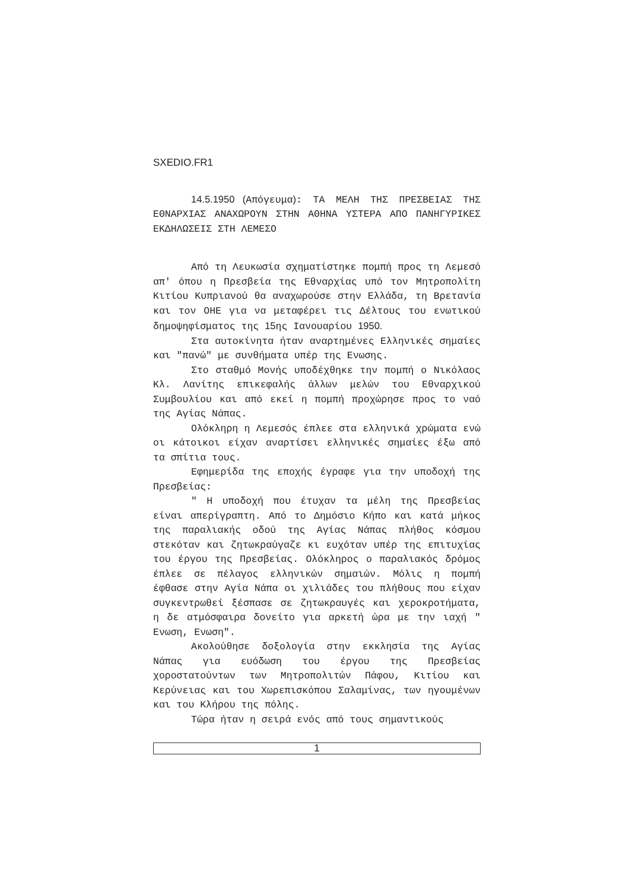SXEDIO.FR1
14.5.1950 (Απόγευμα): ΤΑ ΜΕΛΗ ΤΗΣ ΠΡΕΣΒΕΙΑΣ ΤΗΣ ΕΘΝΑΡΧΙΑΣ ΑΝΑΧΩΡΟΥΝ ΣΤΗΝ ΑΘΗΝΑ ΥΣΤΕΡΑ ΑΠΟ ΠΑΝΗΓΥΡΙΚΕΣ ΕΚΔΗΛΩΣΕΙΣ ΣΤΗ ΛΕΜΕΣΟ
Από τη Λευκωσία σχηματίστηκε πομπή προς τη Λεμεσό απ' όπου η Πρεσβεία της Εθναρχίας υπό τον Μητροπολίτη Κιτίου Κυπριανού θα αναχωρούσε στην Ελλάδα, τη Βρετανία και τον ΟΗΕ για να μεταφέρει τις Δέλτους του ενωτικού δημοψηφίσματος της 15ης Ιανουαρίου 1950.
Στα αυτοκίνητα ήταν αναρτημένες Ελληνικές σημαίες και "πανώ" με συνθήματα υπέρ της Ενωσης.
Στο σταθμό Μονής υποδέχθηκε την πομπή ο Νικόλαος Κλ. Λανίτης επικεφαλής άλλων μελών του Εθναρχικού Συμβουλίου και από εκεί η πομπή προχώρησε προς το ναό της Αγίας Νάπας.
Ολόκληρη η Λεμεσός έπλεε στα ελληνικά χρώματα ενώ οι κάτοικοι είχαν αναρτίσει ελληνικές σημαίες έξω από τα σπίτια τους.
Εφημερίδα της εποχής έγραφε για την υποδοχή της Πρεσβείας:
" Η υποδοχή που έτυχαν τα μέλη της Πρεσβείας είναι απερίγραπτη. Από το Δημόσιο Κήπο και κατά μήκος της παραλιακής οδού της Αγίας Νάπας πλήθος κόσμου στεκόταν και ζητωκραύγαζε κι ευχόταν υπέρ της επιτυχίας του έργου της Πρεσβείας. Ολόκληρος ο παραλιακός δρόμος έπλεε σε πέλαγος ελληνικών σημαιών. Μόλις η πομπή έφθασε στην Αγία Νάπα οι χιλιάδες του πλήθους που είχαν συγκεντρωθεί ξέσπασε σε ζητωκραυγές και χεροκροτήματα, η δε ατμόσφαιρα δονείτο για αρκετή ώρα με την ιαχή " Ενωση, Ενωση".
Ακολούθησε δοξολογία στην εκκλησία της Αγίας Νάπας για ευόδωση του έργου της Πρεσβείας χοροστατούντων των Μητροπολιτών Πάφου, Κιτίου και Κερύνειας και του Χωρεπισκόπου Σαλαμίνας, των ηγουμένων και του Κλήρου της πόλης.
Τώρα ήταν η σειρά ενός από τους σημαντικούς
1